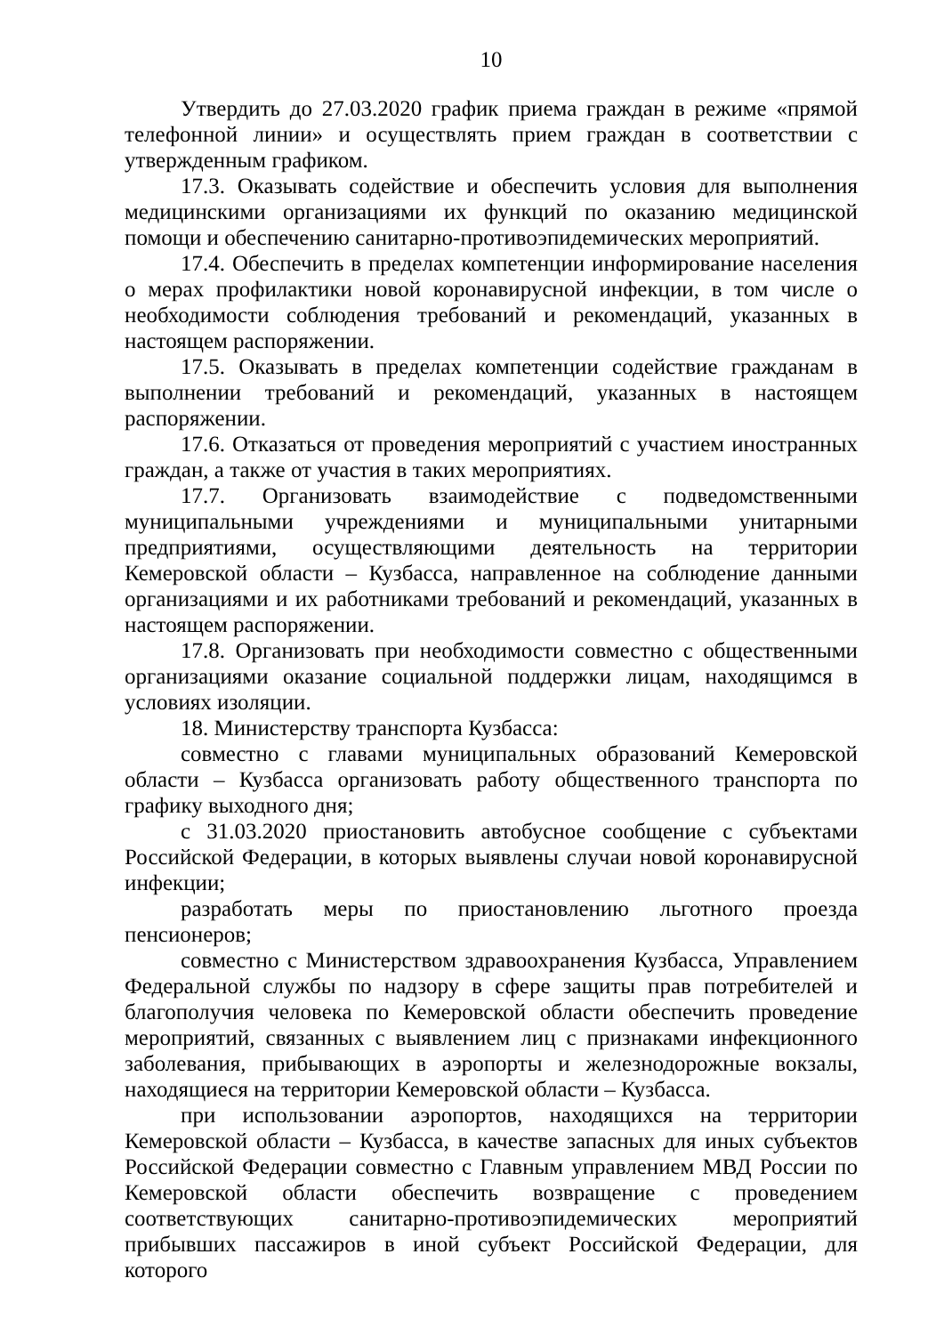10
Утвердить до 27.03.2020 график приема граждан в режиме «прямой телефонной линии» и осуществлять прием граждан в соответствии с утвержденным графиком.
17.3. Оказывать содействие и обеспечить условия для выполнения медицинскими организациями их функций по оказанию медицинской помощи и обеспечению санитарно-противоэпидемических мероприятий.
17.4. Обеспечить в пределах компетенции информирование населения о мерах профилактики новой коронавирусной инфекции, в том числе о необходимости соблюдения требований и рекомендаций, указанных в настоящем распоряжении.
17.5. Оказывать в пределах компетенции содействие гражданам в выполнении требований и рекомендаций, указанных в настоящем распоряжении.
17.6. Отказаться от проведения мероприятий с участием иностранных граждан, а также от участия в таких мероприятиях.
17.7. Организовать взаимодействие с подведомственными муниципальными учреждениями и муниципальными унитарными предприятиями, осуществляющими деятельность на территории Кемеровской области – Кузбасса, направленное на соблюдение данными организациями и их работниками требований и рекомендаций, указанных в настоящем распоряжении.
17.8. Организовать при необходимости совместно с общественными организациями оказание социальной поддержки лицам, находящимся в условиях изоляции.
18. Министерству транспорта Кузбасса:
совместно с главами муниципальных образований Кемеровской области – Кузбасса организовать работу общественного транспорта по графику выходного дня;
с 31.03.2020 приостановить автобусное сообщение с субъектами Российской Федерации, в которых выявлены случаи новой коронавирусной инфекции;
разработать меры по приостановлению льготного проезда пенсионеров;
совместно с Министерством здравоохранения Кузбасса, Управлением Федеральной службы по надзору в сфере защиты прав потребителей и благополучия человека по Кемеровской области обеспечить проведение мероприятий, связанных с выявлением лиц с признаками инфекционного заболевания, прибывающих в аэропорты и железнодорожные вокзалы, находящиеся на территории Кемеровской области – Кузбасса.
при использовании аэропортов, находящихся на территории Кемеровской области – Кузбасса, в качестве запасных для иных субъектов Российской Федерации совместно с Главным управлением МВД России по Кемеровской области обеспечить возвращение с проведением соответствующих санитарно-противоэпидемических мероприятий прибывших пассажиров в иной субъект Российской Федерации, для которого